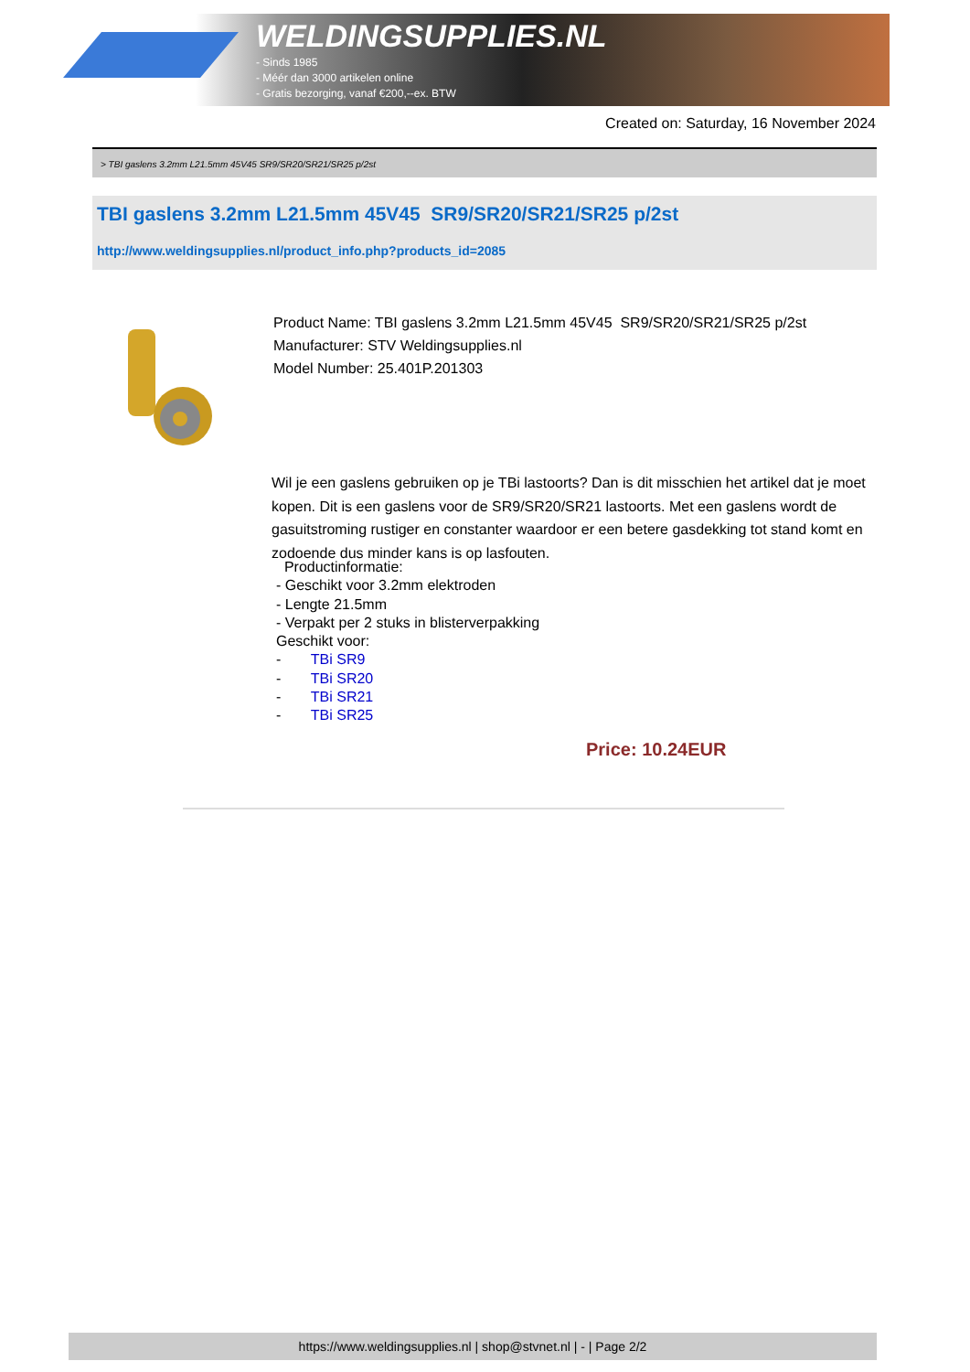WELDINGSUPPLIES.NL
- Sinds 1985
- Méér dan 3000 artikelen online
- Gratis bezorging, vanaf €200,--ex. BTW
Created on: Saturday, 16 November 2024
> TBI gaslens 3.2mm L21.5mm 45V45 SR9/SR20/SR21/SR25 p/2st
TBI gaslens 3.2mm L21.5mm 45V45 SR9/SR20/SR21/SR25 p/2st
http://www.weldingsupplies.nl/product_info.php?products_id=2085
Product Name: TBI gaslens 3.2mm L21.5mm 45V45 SR9/SR20/SR21/SR25 p/2st
Manufacturer: STV Weldingsupplies.nl
Model Number: 25.401P.201303
Wil je een gaslens gebruiken op je TBi lastoorts? Dan is dit misschien het artikel dat je moet kopen. Dit is een gaslens voor de SR9/SR20/SR21 lastoorts. Met een gaslens wordt de gasuitstroming rustiger en constanter waardoor er een betere gasdekking tot stand komt en zodoende dus minder kans is op lasfouten.
Productinformatie:
- Geschikt voor 3.2mm elektroden
- Lengte 21.5mm
- Verpakt per 2 stuks in blisterverpakking
Geschikt voor:
- TBi SR9
- TBi SR20
- TBi SR21
- TBi SR25
Price: 10.24EUR
https://www.weldingsupplies.nl | shop@stvnet.nl | - | Page 2/2